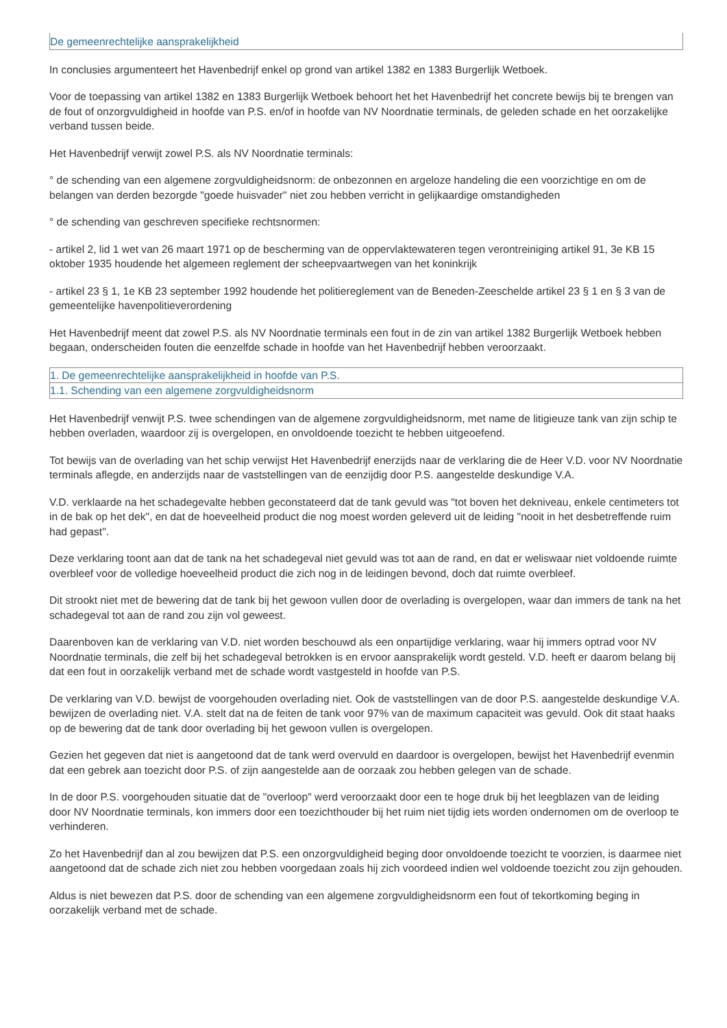De gemeenrechtelijke aansprakelijkheid
In conclusies argumenteert het Havenbedrijf enkel op grond van artikel 1382 en 1383 Burgerlijk Wetboek.
Voor de toepassing van artikel 1382 en 1383 Burgerlijk Wetboek behoort het het Havenbedrijf het concrete bewijs bij te brengen van de fout of onzorgvuldigheid in hoofde van P.S. en/of in hoofde van NV Noordnatie terminals, de geleden schade en het oorzakelijke verband tussen beide.
Het Havenbedrijf verwijt zowel P.S. als NV Noordnatie terminals:
° de schending van een algemene zorgvuldigheidsnorm: de onbezonnen en argeloze handeling die een voorzichtige en om de belangen van derden bezorgde "goede huisvader" niet zou hebben verricht in gelijkaardige omstandigheden
° de schending van geschreven specifieke rechtsnormen:
- artikel 2, lid 1 wet van 26 maart 1971 op de bescherming van de oppervlaktewateren tegen verontreiniging artikel 91, 3e KB 15 oktober 1935 houdende het algemeen reglement der scheepvaartwegen van het koninkrijk
- artikel 23 § 1, 1e KB 23 september 1992 houdende het politiereglement van de Beneden-Zeeschelde artikel 23 § 1 en § 3 van de gemeentelijke havenpolitieverordening
Het Havenbedrijf meent dat zowel P.S. als NV Noordnatie terminals een fout in de zin van artikel 1382 Burgerlijk Wetboek hebben begaan, onderscheiden fouten die eenzelfde schade in hoofde van het Havenbedrijf hebben veroorzaakt.
1. De gemeenrechtelijke aansprakelijkheid in hoofde van P.S.
1.1. Schending van een algemene zorgvuldigheidsnorm
Het Havenbedrijf venwijt P.S. twee schendingen van de algemene zorgvuldigheidsnorm, met name de litigieuze tank van zijn schip te hebben overladen, waardoor zij is overgelopen, en onvoldoende toezicht te hebben uitgeoefend.
Tot bewijs van de overlading van het schip verwijst Het Havenbedrijf enerzijds naar de verklaring die de Heer V.D. voor NV Noordnatie terminals aflegde, en anderzijds naar de vaststellingen van de eenzijdig door P.S. aangestelde deskundige V.A.
V.D. verklaarde na het schadegevalte hebben geconstateerd dat de tank gevuld was "tot boven het dekniveau, enkele centimeters tot in de bak op het dek", en dat de hoeveelheid product die nog moest worden geleverd uit de leiding "nooit in het desbetreffende ruim had gepast".
Deze verklaring toont aan dat de tank na het schadegeval niet gevuld was tot aan de rand, en dat er weliswaar niet voldoende ruimte overbleef voor de volledige hoeveelheid product die zich nog in de leidingen bevond, doch dat ruimte overbleef.
Dit strookt niet met de bewering dat de tank bij het gewoon vullen door de overlading is overgelopen, waar dan immers de tank na het schadegeval tot aan de rand zou zijn vol geweest.
Daarenboven kan de verklaring van V.D. niet worden beschouwd als een onpartijdige verklaring, waar hij immers optrad voor NV Noordnatie terminals, die zelf bij het schadegeval betrokken is en ervoor aansprakelijk wordt gesteld. V.D. heeft er daarom belang bij dat een fout in oorzakelijk verband met de schade wordt vastgesteld in hoofde van P.S.
De verklaring van V.D. bewijst de voorgehouden overlading niet. Ook de vaststellingen van de door P.S. aangestelde deskundige V.A. bewijzen de overlading niet. V.A. stelt dat na de feiten de tank voor 97% van de maximum capaciteit was gevuld. Ook dit staat haaks op de bewering dat de tank door overlading bij het gewoon vullen is overgelopen.
Gezien het gegeven dat niet is aangetoond dat de tank werd overvuld en daardoor is overgelopen, bewijst het Havenbedrijf evenmin dat een gebrek aan toezicht door P.S. of zijn aangestelde aan de oorzaak zou hebben gelegen van de schade.
In de door P.S. voorgehouden situatie dat de "overloop" werd veroorzaakt door een te hoge druk bij het leegblazen van de leiding door NV Noordnatie terminals, kon immers door een toezichthouder bij het ruim niet tijdig iets worden ondernomen om de overloop te verhinderen.
Zo het Havenbedrijf dan al zou bewijzen dat P.S. een onzorgvuldigheid beging door onvoldoende toezicht te voorzien, is daarmee niet aangetoond dat de schade zich niet zou hebben voorgedaan zoals hij zich voordeed indien wel voldoende toezicht zou zijn gehouden.
Aldus is niet bewezen dat P.S. door de schending van een algemene zorgvuldigheidsnorm een fout of tekortkoming beging in oorzakelijk verband met de schade.